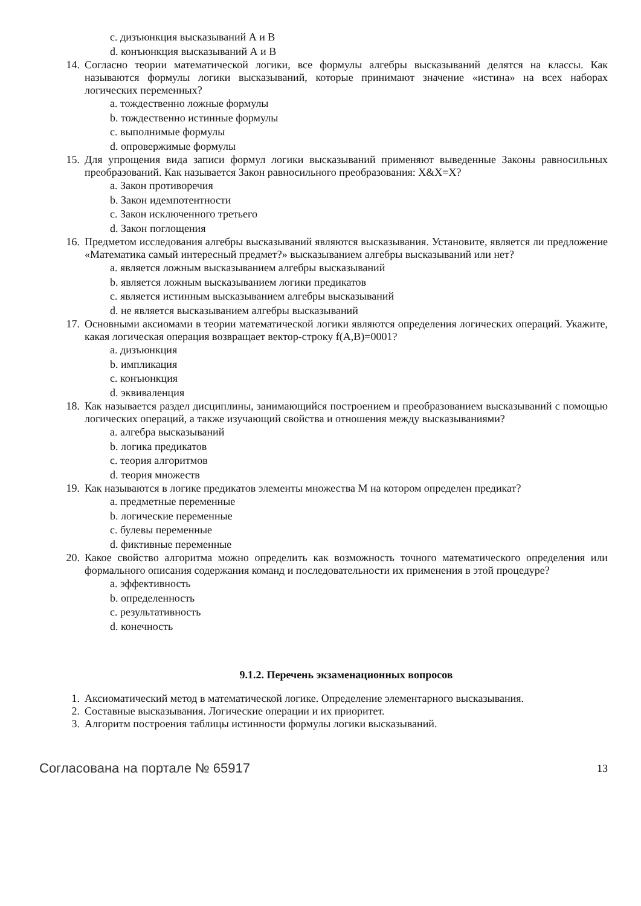c. дизъюнкция высказываний А и В
d. конъюнкция высказываний А и В
14. Согласно теории математической логики, все формулы алгебры высказываний делятся на классы. Как называются формулы логики высказываний, которые принимают значение «истина» на всех наборах логических переменных?
a. тождественно ложные формулы
b. тождественно истинные формулы
c. выполнимые формулы
d. опровержимые формулы
15. Для упрощения вида записи формул логики высказываний применяют выведенные Законы равносильных преобразований. Как называется Закон равносильного преобразования: X&X=X?
a. Закон противоречия
b. Закон идемпотентности
c. Закон исключенного третьего
d. Закон поглощения
16. Предметом исследования алгебры высказываний являются высказывания. Установите, является ли предложение «Математика самый интересный предмет?» высказыванием алгебры высказываний или нет?
a. является ложным высказыванием алгебры высказываний
b. является ложным высказыванием логики предикатов
c. является истинным высказыванием алгебры высказываний
d. не является высказыванием алгебры высказываний
17. Основными аксиомами в теории математической логики являются определения логических операций. Укажите, какая логическая операция возвращает вектор-строку f(A,B)=0001?
a. дизъюнкция
b. импликация
c. конъюнкция
d. эквиваленция
18. Как называется раздел дисциплины, занимающийся построением и преобразованием высказываний с помощью логических операций, а также изучающий свойства и отношения между высказываниями?
a. алгебра высказываний
b. логика предикатов
c. теория алгоритмов
d. теория множеств
19. Как называются в логике предикатов элементы множества М на котором определен предикат?
a. предметные переменные
b. логические переменные
c. булевы переменные
d. фиктивные переменные
20. Какое свойство алгоритма можно определить как возможность точного математического определения или формального описания содержания команд и последовательности их применения в этой процедуре?
a. эффективность
b. определенность
c. результативность
d. конечность
9.1.2. Перечень экзаменационных вопросов
1. Аксиоматический метод в математической логике. Определение элементарного высказывания.
2. Составные высказывания. Логические операции и их приоритет.
3. Алгоритм построения таблицы истинности формулы логики высказываний.
Согласована на портале № 65917 13